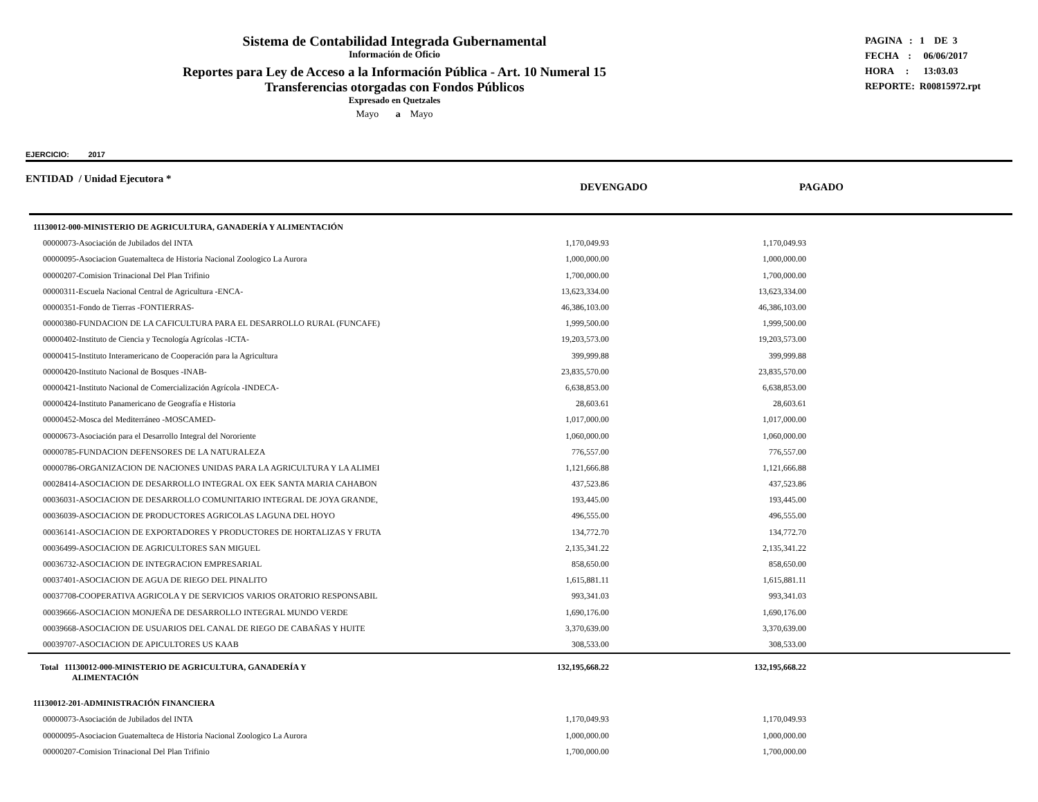Sistema de Contabilidad Integrada Gubernamental
Información de Oficio
Reportes para Ley de Acceso a la Información Pública - Art. 10 Numeral 15
Transferencias otorgadas con Fondos Públicos
Expresado en Quetzales
Mayo a Mayo
PAGINA : 1 DE 3
FECHA : 06/06/2017
HORA : 13:03.03
REPORTE: R00815972.rpt
EJERCICIO: 2017
ENTIDAD / Unidad Ejecutora *
DEVENGADO PAGADO
| 11130012-000-MINISTERIO DE AGRICULTURA, GANADERÍA Y ALIMENTACIÓN | | | |
| 00000073-Asociación de Jubilados del INTA | 1,170,049.93 | 1,170,049.93 | |
| 00000095-Asociacion Guatemalteca de Historia Nacional Zoologico La Aurora | 1,000,000.00 | 1,000,000.00 | |
| 00000207-Comision Trinacional Del Plan Trifinio | 1,700,000.00 | 1,700,000.00 | |
| 00000311-Escuela Nacional Central de Agricultura -ENCA- | 13,623,334.00 | 13,623,334.00 | |
| 00000351-Fondo de Tierras -FONTIERRAS- | 46,386,103.00 | 46,386,103.00 | |
| 00000380-FUNDACION DE LA CAFICULTURA PARA EL DESARROLLO RURAL (FUNCAFE) | 1,999,500.00 | 1,999,500.00 | |
| 00000402-Instituto de Ciencia y Tecnología Agrícolas -ICTA- | 19,203,573.00 | 19,203,573.00 | |
| 00000415-Instituto Interamericano de Cooperación para la Agricultura | 399,999.88 | 399,999.88 | |
| 00000420-Instituto Nacional de Bosques -INAB- | 23,835,570.00 | 23,835,570.00 | |
| 00000421-Instituto Nacional de Comercialización Agrícola -INDECA- | 6,638,853.00 | 6,638,853.00 | |
| 00000424-Instituto Panamericano de Geografía e Historia | 28,603.61 | 28,603.61 | |
| 00000452-Mosca del Mediterráneo -MOSCAMED- | 1,017,000.00 | 1,017,000.00 | |
| 00000673-Asociación para el Desarrollo Integral del Nororiente | 1,060,000.00 | 1,060,000.00 | |
| 00000785-FUNDACION DEFENSORES DE LA NATURALEZA | 776,557.00 | 776,557.00 | |
| 00000786-ORGANIZACION DE NACIONES UNIDAS PARA LA AGRICULTURA Y LA ALIMEI | 1,121,666.88 | 1,121,666.88 | |
| 00028414-ASOCIACION DE DESARROLLO INTEGRAL OX EEK SANTA MARIA CAHABON | 437,523.86 | 437,523.86 | |
| 00036031-ASOCIACION DE DESARROLLO COMUNITARIO INTEGRAL DE JOYA GRANDE, | 193,445.00 | 193,445.00 | |
| 00036039-ASOCIACION DE PRODUCTORES AGRICOLAS LAGUNA DEL HOYO | 496,555.00 | 496,555.00 | |
| 00036141-ASOCIACION DE EXPORTADORES Y PRODUCTORES DE HORTALIZAS Y FRUTA | 134,772.70 | 134,772.70 | |
| 00036499-ASOCIACION DE AGRICULTORES SAN MIGUEL | 2,135,341.22 | 2,135,341.22 | |
| 00036732-ASOCIACION DE INTEGRACION EMPRESARIAL | 858,650.00 | 858,650.00 | |
| 00037401-ASOCIACION DE AGUA DE RIEGO DEL PINALITO | 1,615,881.11 | 1,615,881.11 | |
| 00037708-COOPERATIVA AGRICOLA Y DE SERVICIOS VARIOS ORATORIO RESPONSABIL | 993,341.03 | 993,341.03 | |
| 00039666-ASOCIACION MONJEÑA DE DESARROLLO INTEGRAL MUNDO VERDE | 1,690,176.00 | 1,690,176.00 | |
| 00039668-ASOCIACION DE USUARIOS DEL CANAL DE RIEGO DE CABAÑAS Y HUITE | 3,370,639.00 | 3,370,639.00 | |
| 00039707-ASOCIACION DE APICULTORES US KAAB | 308,533.00 | 308,533.00 | |
| Total 11130012-000-MINISTERIO DE AGRICULTURA, GANADERÍA Y ALIMENTACIÓN | 132,195,668.22 | 132,195,668.22 | |
| 11130012-201-ADMINISTRACIÓN FINANCIERA | | | |
| 00000073-Asociación de Jubilados del INTA | 1,170,049.93 | 1,170,049.93 | |
| 00000095-Asociacion Guatemalteca de Historia Nacional Zoologico La Aurora | 1,000,000.00 | 1,000,000.00 | |
| 00000207-Comision Trinacional Del Plan Trifinio | 1,700,000.00 | 1,700,000.00 | |